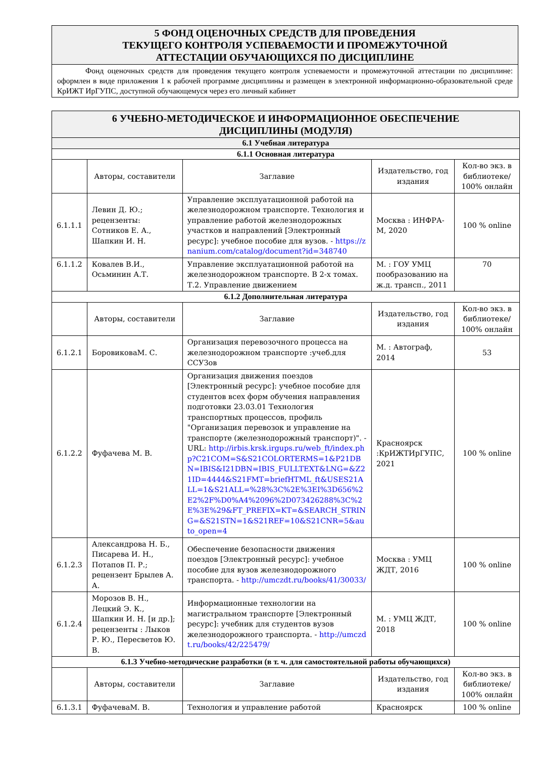5 ФОНД ОЦЕНОЧНЫХ СРЕДСТВ ДЛЯ ПРОВЕДЕНИЯ
ТЕКУЩЕГО КОНТРОЛЯ УСПЕВАЕМОСТИ И ПРОМЕЖУТОЧНОЙ
АТТЕСТАЦИИ ОБУЧАЮЩИХСЯ ПО ДИСЦИПЛИНЕ
Фонд оценочных средств для проведения текущего контроля успеваемости и промежуточной аттестации по дисциплине: оформлен в виде приложения 1 к рабочей программе дисциплины и размещен в электронной информационно-образовательной среде КрИЖТ ИрГУПС, доступной обучающемуся через его личный кабинет
| 6 УЧЕБНО-МЕТОДИЧЕСКОЕ И ИНФОРМАЦИОННОЕ ОБЕСПЕЧЕНИЕ ДИСЦИПЛИНЫ (МОДУЛЯ) | | | | |
| 6.1 Учебная литература | | | | |
| 6.1.1 Основная литература | | | | |
| | Авторы, составители | Заглавие | Издательство, год издания | Кол-во экз. в библиотеке/ 100% онлайн |
| 6.1.1.1 | Левин Д. Ю.; рецензенты: Сотников Е. А., Шапкин И. Н. | Управление эксплуатационной работой на железнодорожном транспорте. Технология и управление работой железнодорожных участков и направлений [Электронный ресурс]: учебное пособие для вузов. - https://znanium.com/catalog/document?id=348740 | Москва : ИНФРА-М, 2020 | 100 % online |
| 6.1.1.2 | Ковалев В.И., Осьминин А.Т. | Управление эксплуатационной работой на железнодорожном транспорте. В 2-х томах. Т.2. Управление движением | М. : ГОУ УМЦ пообразованию на ж.д. трансп., 2011 | 70 |
| 6.1.2 Дополнительная литература | | | | |
| | Авторы, составители | Заглавие | Издательство, год издания | Кол-во экз. в библиотеке/ 100% онлайн |
| 6.1.2.1 | БоровиковаМ. С. | Организация перевозочного процесса на железнодорожном транспорте :учеб.для ССУЗов | М. : Автограф, 2014 | 53 |
| 6.1.2.2 | Фуфачева М. В. | Организация движения поездов [Электронный ресурс]: учебное пособие для студентов всех форм обучения направления подготовки 23.03.01 Технология транспортных процессов, профиль "Организация перевозок и управление на транспорте (железнодорожный транспорт)". - URL: http://irbis.krsk.irgups.ru/web_ft/index.php?C21COM=S&S21COLORTERMS=1&P21DBN=IBIS&I21DBN=IBIS_FULLTEXT&LNG=&Z21ID=4444&S21FMT=briefHTML_ft&USES21ALL=1&S21ALL=%28%3C%2E%3EI%3D656%2E2%2F%D0%A4%2096%2D073426288%3C%2E%3E%29&FT_PREFIX=KT=&SEARCH_STRING=&S21STN=1&S21REF=10&S21CNR=5&auto_open=4 | Красноярск :КрИЖТИрГУПС, 2021 | 100 % online |
| 6.1.2.3 | Александрова Н. Б., Писарева И. Н., Потапов П. Р.; рецензент Брылев А. А. | Обеспечение безопасности движения поездов [Электронный ресурс]: учебное пособие для вузов железнодорожного транспорта. - http://umczdt.ru/books/41/30033/ | Москва : УМЦ ЖДТ, 2016 | 100 % online |
| 6.1.2.4 | Морозов В. Н., Лецкий Э. К., Шапкин И. Н. [и др.]; рецензенты : Лыков Р. Ю., Пересветов Ю. В. | Информационные технологии на магистральном транспорте [Электронный ресурс]: учебник для студентов вузов железнодорожного транспорта. - http://umczdt.ru/books/42/225479/ | М. : УМЦ ЖДТ, 2018 | 100 % online |
| 6.1.3 Учебно-методические разработки (в т. ч. для самостоятельной работы обучающихся) | | | | |
| | Авторы, составители | Заглавие | Издательство, год издания | Кол-во экз. в библиотеке/ 100% онлайн |
| 6.1.3.1 | ФуфачеваМ. В. | Технология и управление работой | Красноярск | 100 % online |